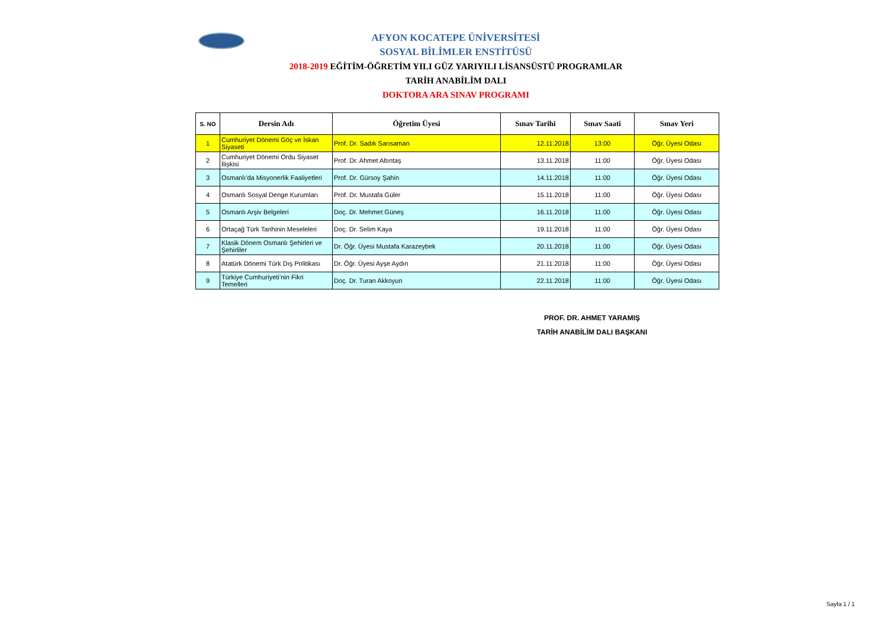AFYON KOCATEPE ÜNİVERSİTESİ
SOSYAL BİLİMLER ENSTİTÜSÜ
2018-2019 EĞİTİM-ÖĞRETİM YILI GÜZ YARIYILI LİSANSÜSTÜ PROGRAMLAR
TARİH ANABİLİM DALI
DOKTORA ARA SINAV PROGRAMI
| S. NO | Dersin Adı | Öğretim Üyesi | Sınav Tarihi | Sınav Saati | Sınav Yeri |
| --- | --- | --- | --- | --- | --- |
| 1 | Cumhuriyet Dönemi Göç ve İskan Siyaseti | Prof. Dr. Sadık Sarısaman | 12.11.2018 | 13:00 | Öğr. Üyesi Odası |
| 2 | Cumhuriyet Dönemi Ordu Siyaset İlişkisi | Prof. Dr. Ahmet Altıntaş | 13.11.2018 | 11:00 | Öğr. Üyesi Odası |
| 3 | Osmanlı’da Misyonerlik Faaliyetleri | Prof. Dr. Gürsoy Şahin | 14.11.2018 | 11:00 | Öğr. Üyesi Odası |
| 4 | Osmanlı Sosyal Denge Kurumları | Prof. Dr. Mustafa Güler | 15.11.2018 | 11:00 | Öğr. Üyesi Odası |
| 5 | Osmanlı Arşiv Belgeleri | Doç. Dr. Mehmet Güneş | 16.11.2018 | 11:00 | Öğr. Üyesi Odası |
| 6 | Ortaçağ Türk Tarihinin Meseleleri | Doç. Dr. Selim Kaya | 19.11.2018 | 11:00 | Öğr. Üyesi Odası |
| 7 | Klasik Dönem Osmanlı Şehirleri ve Şehirliler | Dr. Öğr. Üyesi Mustafa Karazeybek | 20.11.2018 | 11:00 | Öğr. Üyesi Odası |
| 8 | Atatürk Dönemi Türk Dış Politikası | Dr. Öğr. Üyesi Ayşe Aydın | 21.11.2018 | 11:00 | Öğr. Üyesi Odası |
| 9 | Türkiye Cumhuriyeti’nin Fikri Temelleri | Doç. Dr. Turan Akkoyun | 22.11.2018 | 11:00 | Öğr. Üyesi Odası |
PROF. DR. AHMET YARAMIŞ
TARİH ANABİLİM DALI BAŞKANI
Sayfa 1 / 1